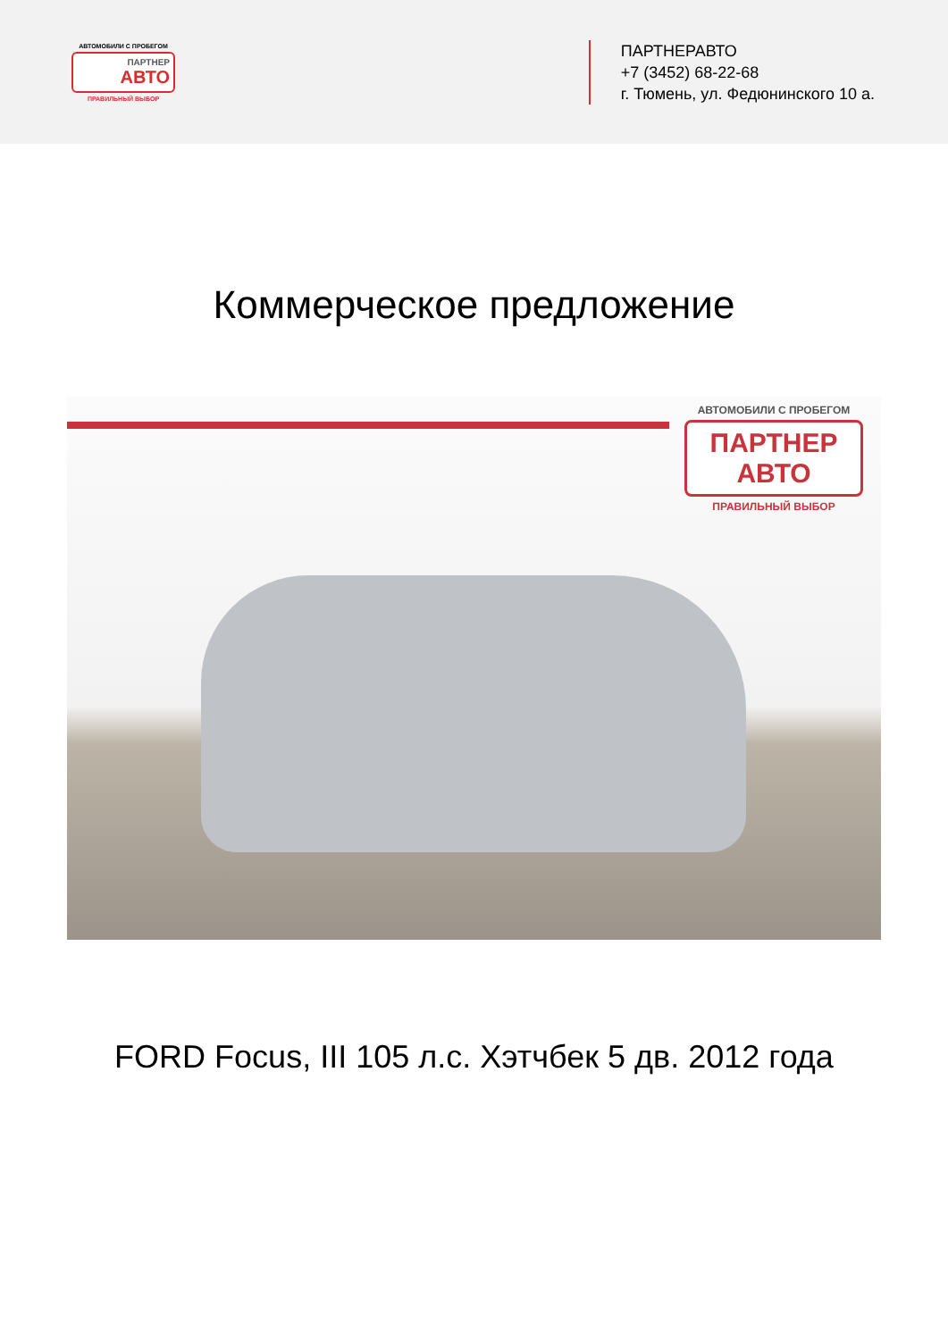АВТОМОБИЛИ С ПРОБЕГОМ
ПАРТНЕР
АВТО
ПРАВИЛЬНЫЙ ВЫБОР
ПАРТНЕРАВТО
+7 (3452) 68-22-68
г. Тюмень, ул. Федюнинского 10 а.
Коммерческое предложение
АВТОМОБИЛИ С ПРОБЕГОМ
ПАРТНЕР
АВТО
ПРАВИЛЬНЫЙ ВЫБОР
FORD Focus, III 105 л.с. Хэтчбек 5 дв. 2012 года